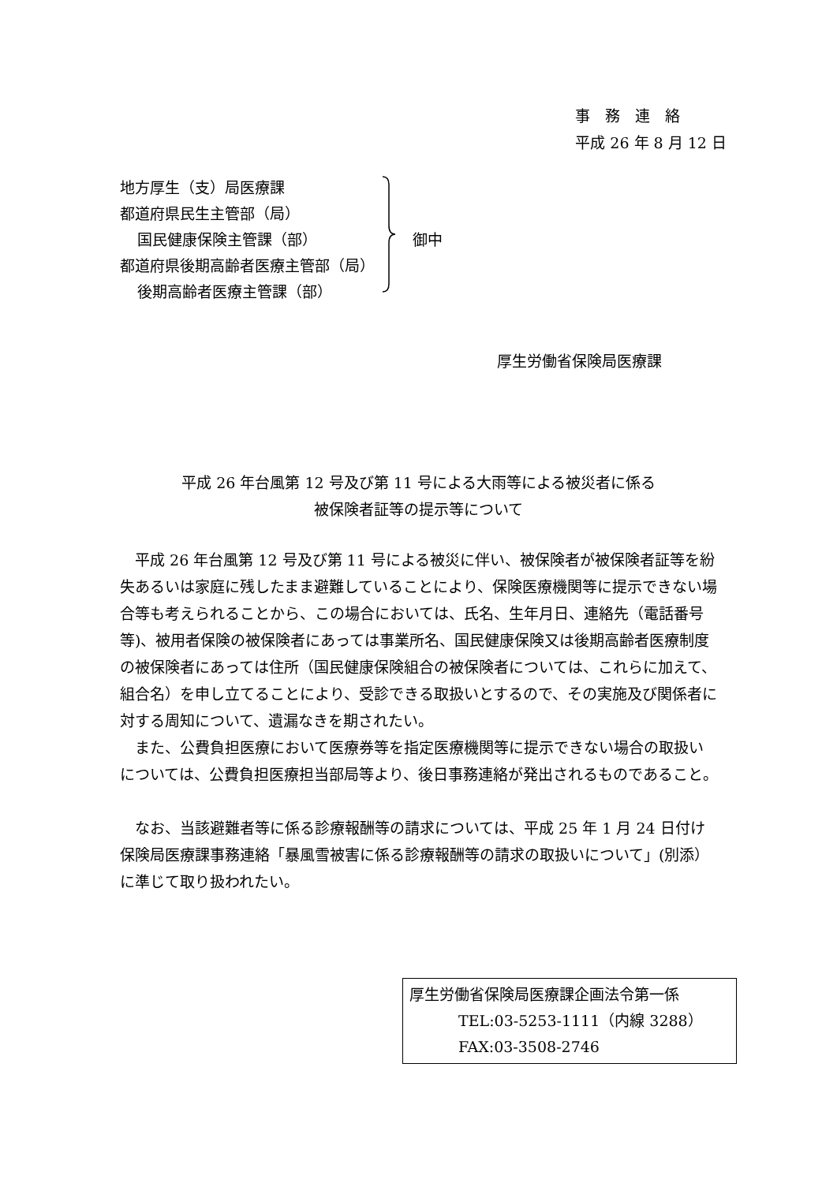事　務　連　絡
平成 26 年 8 月 12 日
地方厚生（支）局医療課
都道府県民生主管部（局）
国民健康保険主管課（部）
都道府県後期高齢者医療主管部（局）
後期高齢者医療主管課（部）
御中
厚生労働省保険局医療課
平成 26 年台風第 12 号及び第 11 号による大雨等による被災者に係る
被保険者証等の提示等について
平成 26 年台風第 12 号及び第 11 号による被災に伴い、被保険者が被保険者証等を紛失あるいは家庭に残したまま避難していることにより、保険医療機関等に提示できない場合等も考えられることから、この場合においては、氏名、生年月日、連絡先（電話番号等)、被用者保険の被保険者にあっては事業所名、国民健康保険又は後期高齢者医療制度の被保険者にあっては住所（国民健康保険組合の被保険者については、これらに加えて、組合名）を申し立てることにより、受診できる取扱いとするので、その実施及び関係者に対する周知について、遺漏なきを期されたい。
また、公費負担医療において医療券等を指定医療機関等に提示できない場合の取扱いについては、公費負担医療担当部局等より、後日事務連絡が発出されるものであること。
なお、当該避難者等に係る診療報酬等の請求については、平成 25 年 1 月 24 日付け保険局医療課事務連絡「暴風雪被害に係る診療報酬等の請求の取扱いについて」(別添）に準じて取り扱われたい。
厚生労働省保険局医療課企画法令第一係
TEL:03-5253-1111（内線 3288）
FAX:03-3508-2746